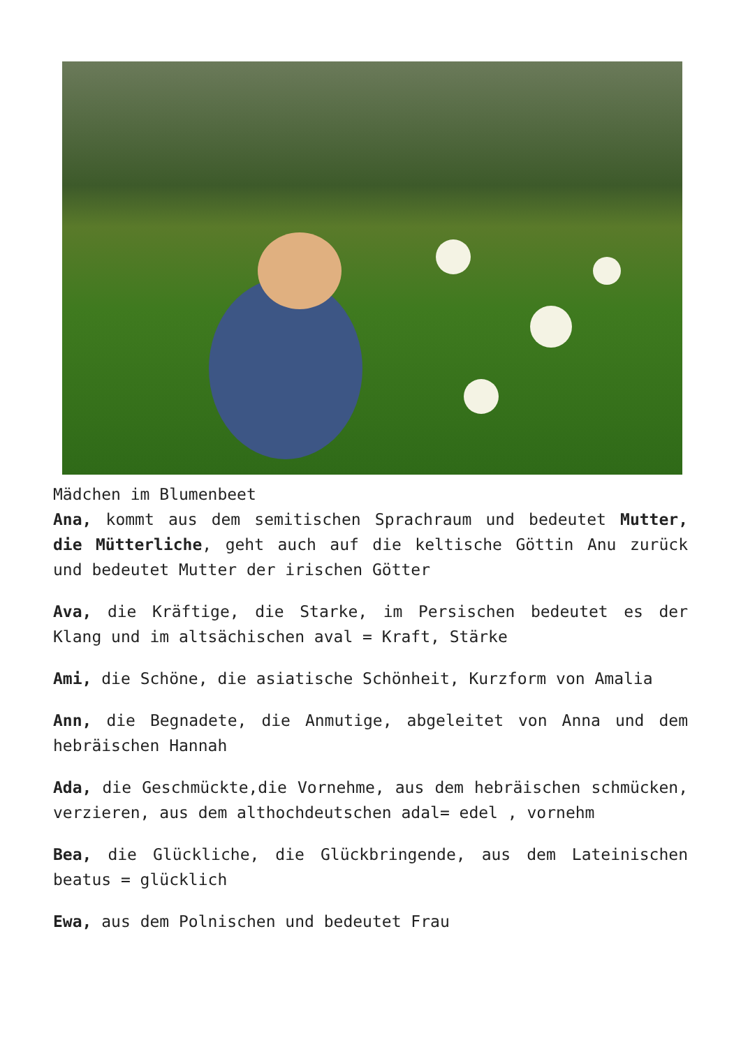Mädchen im Blumenbeet
Ana, kommt aus dem semitischen Sprachraum und bedeutet Mutter, die Mütterliche, geht auch auf die keltische Göttin Anu zurück und bedeutet Mutter der irischen Götter
Ava, die Kräftige, die Starke, im Persischen bedeutet es der Klang und im altsächischen aval = Kraft, Stärke
Ami, die Schöne, die asiatische Schönheit, Kurzform von Amalia
Ann, die Begnadete, die Anmutige, abgeleitet von Anna und dem hebräischen Hannah
Ada, die Geschmückte,die Vornehme, aus dem hebräischen schmücken, verzieren, aus dem althochdeutschen adal= edel , vornehm
Bea, die Glückliche, die Glückbringende, aus dem Lateinischen beatus = glücklich
Ewa, aus dem Polnischen und bedeutet Frau